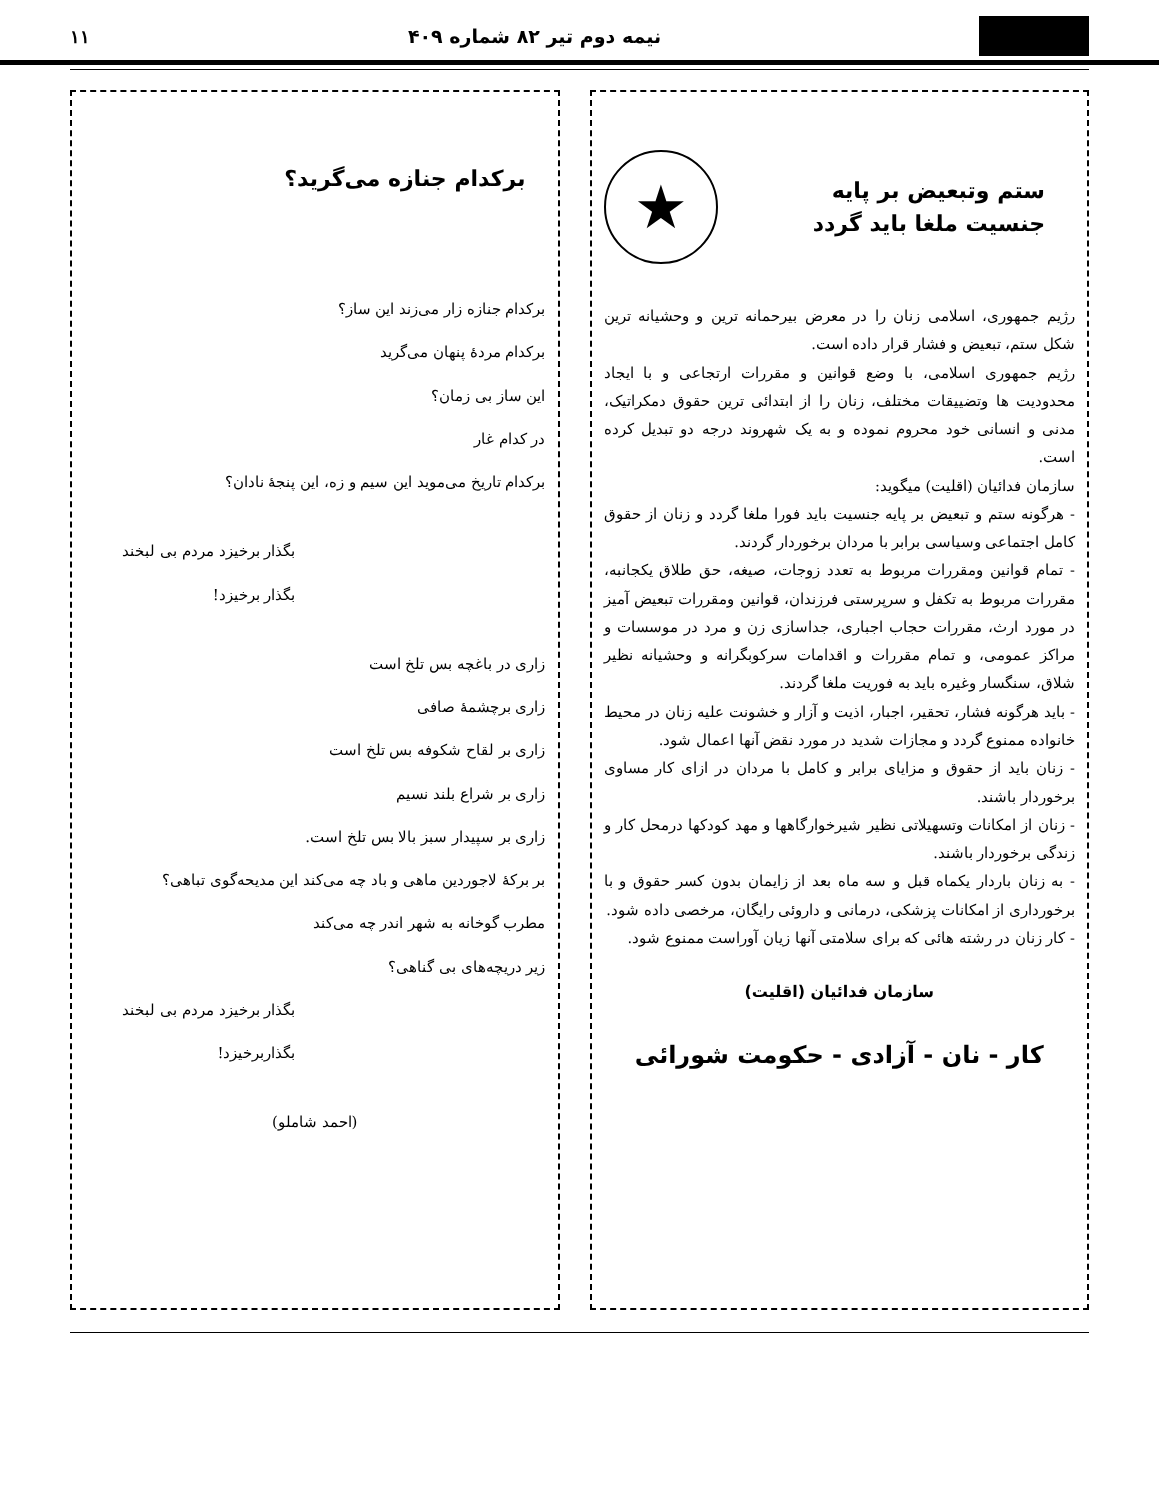نیمه دوم تیر ۸۲ شماره ۴۰۹ ۱۱
ستم وتبعیض بر پایه
جنسیت ملغا باید گردد
★
رژیم جمهوری، اسلامی زنان را در معرض بیرحمانه ترین و وحشیانه ترین شکل ستم، تبعیض و فشار قرار داده است.
رژیم جمهوری اسلامی، با وضع قوانین و مقررات ارتجاعی و با ایجاد محدودیت ها وتضییقات مختلف، زنان را از ابتدائی ترین حقوق دمکراتیک، مدنی و انسانی خود محروم نموده و به یک شهروند درجه دو تبدیل کرده است.
سازمان فدائیان (اقلیت) میگوید:
- هرگونه ستم و تبعیض بر پایه جنسیت باید فورا ملغا گردد و زنان از حقوق کامل اجتماعی وسیاسی برابر با مردان برخوردار گردند.
- تمام قوانین ومقررات مربوط به تعدد زوجات، صیغه، حق طلاق یکجانبه، مقررات مربوط به تکفل و سرپرستی فرزندان، قوانین ومقررات تبعیض آمیز در مورد ارث، مقررات حجاب اجباری، جداسازی زن و مرد در موسسات و مراکز عمومی، و تمام مقررات و اقدامات سرکوبگرانه و وحشیانه نظیر شلاق، سنگسار وغیره باید به فوریت ملغا گردند.
- باید هرگونه فشار، تحقیر، اجبار، اذیت و آزار و خشونت علیه زنان در محیط خانواده ممنوع گردد و مجازات شدید در مورد نقض آنها اعمال شود.
- زنان باید از حقوق و مزایای برابر و کامل با مردان در ازای کار مساوی برخوردار باشند.
- زنان از امکانات وتسهیلاتی نظیر شیرخوارگاهها و مهد کودکها درمحل کار و زندگی برخوردار باشند.
- به زنان باردار یکماه قبل و سه ماه بعد از زایمان بدون کسر حقوق و با برخورداری از امکانات پزشکی، درمانی و داروئی رایگان، مرخصی داده شود.
- کار زنان در رشته هائی که برای سلامتی آنها زیان آوراست ممنوع شود.
سازمان فدائیان (اقلیت)
کار - نان - آزادی - حکومت شورائی
برکدام جنازه می‌گرید؟
برکدام جنازه زار می‌زند این ساز؟
برکدام مردهٔ پنهان می‌گرید
این ساز بی زمان؟
در کدام غار
برکدام تاریخ می‌موید این سیم و زه، این پنجهٔ نادان؟
بگذار برخیزد مردم بی لبخند
بگذار برخیزد!
زاری در باغچه بس تلخ است
زاری برچشمهٔ صافی
زاری بر لقاح شکوفه بس تلخ است
زاری بر شراع بلند نسیم
زاری بر سپیدار سبز بالا بس تلخ است.
بر برکهٔ لاجوردین ماهی و باد چه می‌کند این مدیحه‌گوی تباهی؟
مطرب گوخانه به شهر اندر چه می‌کند
زیر دریچه‌های بی گناهی؟
بگذار برخیزد مردم بی لبخند
بگذاربرخیزد!
(احمد شاملو)